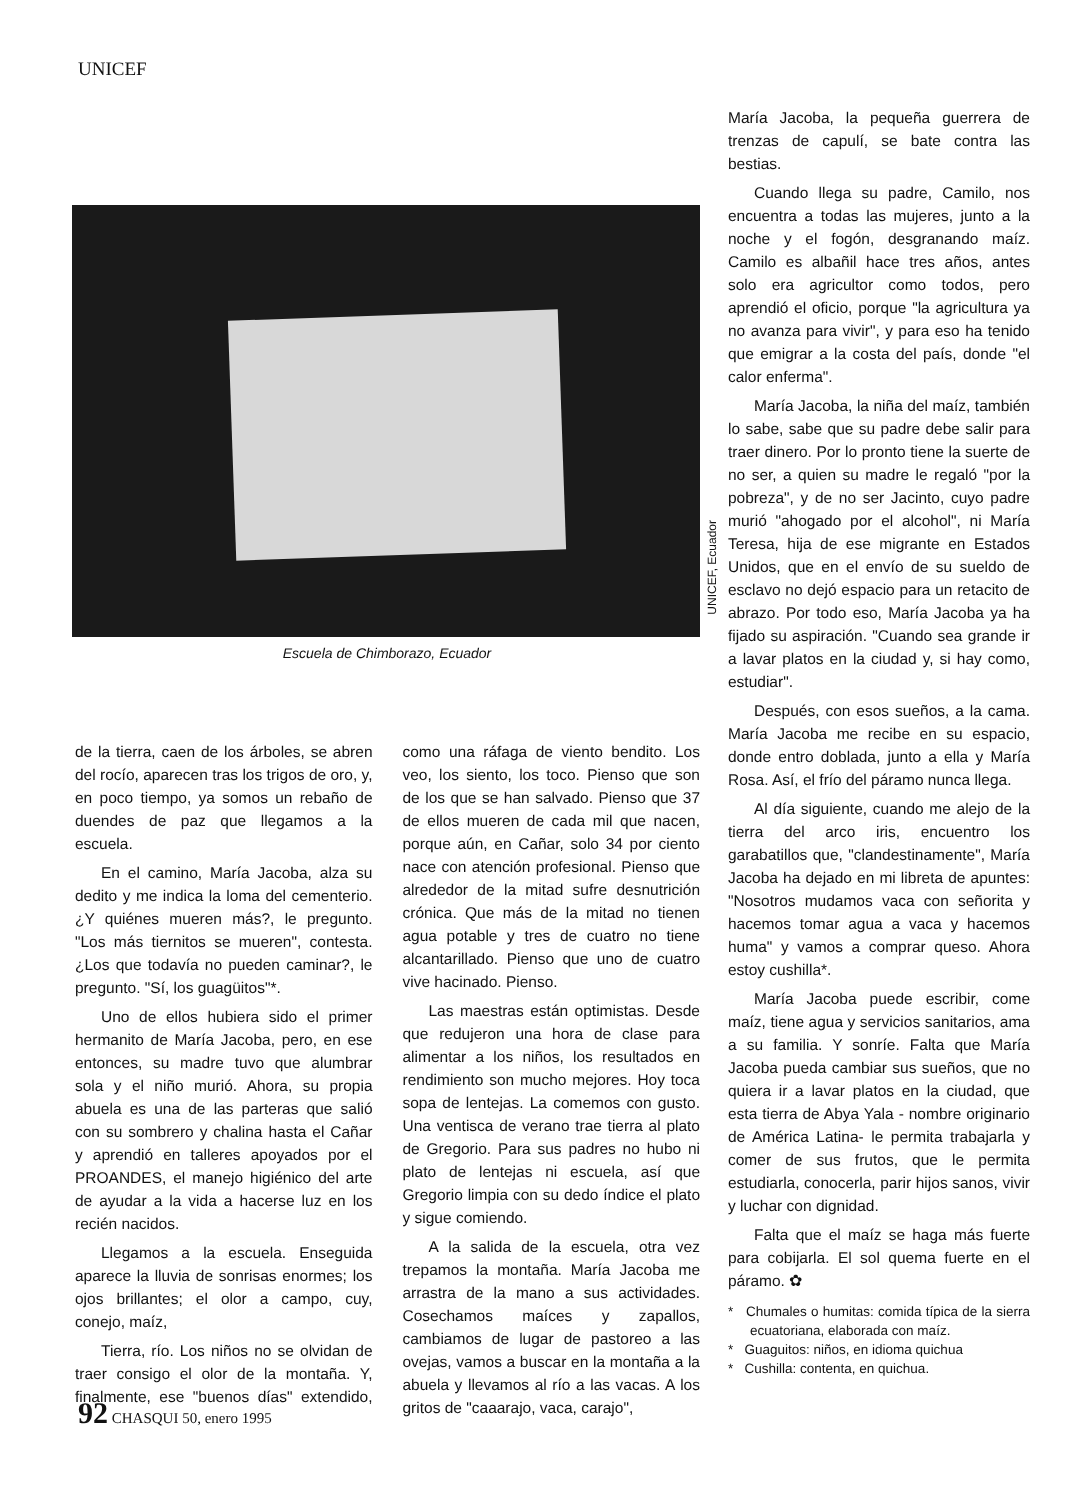UNICEF
Escuela de Chimborazo, Ecuador
UNICEF, Ecuador
de la tierra, caen de los árboles, se abren del rocío, aparecen tras los trigos de oro, y, en poco tiempo, ya somos un rebaño de duendes de paz que llegamos a la escuela.
En el camino, María Jacoba, alza su dedito y me indica la loma del cementerio. ¿Y quiénes mueren más?, le pregunto. "Los más tiernitos se mueren", contesta. ¿Los que todavía no pueden caminar?, le pregunto. "Sí, los guagüitos"*.
Uno de ellos hubiera sido el primer hermanito de María Jacoba, pero, en ese entonces, su madre tuvo que alumbrar sola y el niño murió. Ahora, su propia abuela es una de las parteras que salió con su sombrero y chalina hasta el Cañar y aprendió en talleres apoyados por el PROANDES, el manejo higiénico del arte de ayudar a la vida a hacerse luz en los recién nacidos.
Llegamos a la escuela. Enseguida aparece la lluvia de sonrisas enormes; los ojos brillantes; el olor a campo, cuy, conejo, maíz,
Tierra, río. Los niños no se olvidan de traer consigo el olor de la montaña. Y, finalmente, ese "buenos días" extendido, como una ráfaga de viento bendito. Los veo, los siento, los toco. Pienso que son de los que se han salvado. Pienso que 37 de ellos mueren de cada mil que nacen, porque aún, en Cañar, solo 34 por ciento nace con atención profesional. Pienso que alrededor de la mitad sufre desnutrición crónica. Que más de la mitad no tienen agua potable y tres de cuatro no tiene alcantarillado. Pienso que uno de cuatro vive hacinado. Pienso.
Las maestras están optimistas. Desde que redujeron una hora de clase para alimentar a los niños, los resultados en rendimiento son mucho mejores. Hoy toca sopa de lentejas. La comemos con gusto. Una ventisca de verano trae tierra al plato de Gregorio. Para sus padres no hubo ni plato de lentejas ni escuela, así que Gregorio limpia con su dedo índice el plato y sigue comiendo.
A la salida de la escuela, otra vez trepamos la montaña. María Jacoba me arrastra de la mano a sus actividades. Cosechamos maíces y zapallos, cambiamos de lugar de pastoreo a las ovejas, vamos a buscar en la montaña a la abuela y llevamos al río a las vacas. A los gritos de "caaarajo, vaca, carajo",
María Jacoba, la pequeña guerrera de trenzas de capulí, se bate contra las bestias.
Cuando llega su padre, Camilo, nos encuentra a todas las mujeres, junto a la noche y el fogón, desgranando maíz. Camilo es albañil hace tres años, antes solo era agricultor como todos, pero aprendió el oficio, porque "la agricultura ya no avanza para vivir", y para eso ha tenido que emigrar a la costa del país, donde "el calor enferma".
María Jacoba, la niña del maíz, también lo sabe, sabe que su padre debe salir para traer dinero. Por lo pronto tiene la suerte de no ser, a quien su madre le regaló "por la pobreza", y de no ser Jacinto, cuyo padre murió "ahogado por el alcohol", ni María Teresa, hija de ese migrante en Estados Unidos, que en el envío de su sueldo de esclavo no dejó espacio para un retacito de abrazo. Por todo eso, María Jacoba ya ha fijado su aspiración. "Cuando sea grande ir a lavar platos en la ciudad y, si hay como, estudiar".
Después, con esos sueños, a la cama. María Jacoba me recibe en su espacio, donde entro doblada, junto a ella y María Rosa. Así, el frío del páramo nunca llega.
Al día siguiente, cuando me alejo de la tierra del arco iris, encuentro los garabatillos que, "clandestinamente", María Jacoba ha dejado en mi libreta de apuntes: "Nosotros mudamos vaca con señorita y hacemos tomar agua a vaca y hacemos huma" y vamos a comprar queso. Ahora estoy cushilla*.
María Jacoba puede escribir, come maíz, tiene agua y servicios sanitarios, ama a su familia. Y sonríe. Falta que María Jacoba pueda cambiar sus sueños, que no quiera ir a lavar platos en la ciudad, que esta tierra de Abya Yala - nombre originario de América Latina- le permita trabajarla y comer de sus frutos, que le permita estudiarla, conocerla, parir hijos sanos, vivir y luchar con dignidad.
Falta que el maíz se haga más fuerte para cobijarla. El sol quema fuerte en el páramo. ✿
* Chumales o humitas: comida típica de la sierra ecuatoriana, elaborada con maíz.
* Guaguitos: niños, en idioma quichua
* Cushilla: contenta, en quichua.
92 CHASQUI 50, enero 1995